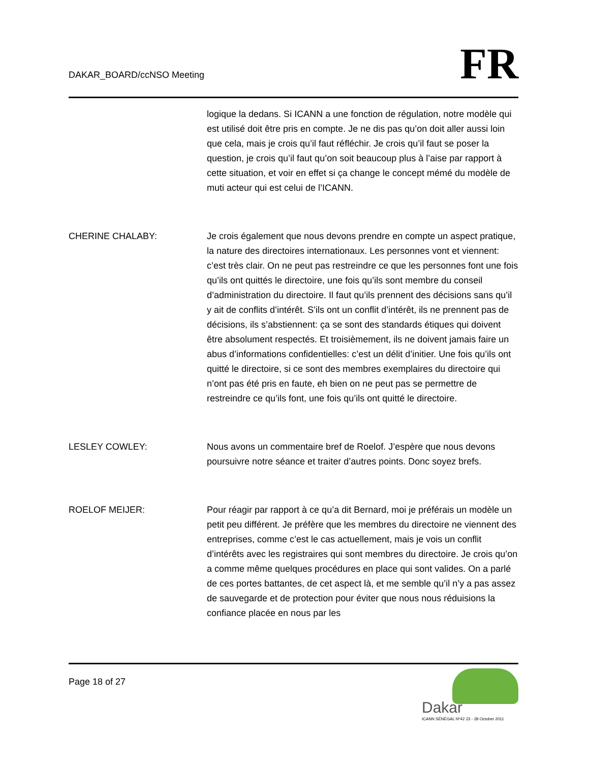DAKAR_BOARD/ccNSO Meeting
FR
logique la dedans. Si ICANN a une fonction de régulation, notre modèle qui est utilisé doit être pris en compte. Je ne dis pas qu’on doit aller aussi loin que cela, mais je crois qu’il faut réfléchir. Je crois qu’il faut se poser la question, je crois qu’il faut qu’on soit beaucoup plus à l’aise par rapport à cette situation, et voir en effet si ça change le concept mémé du modèle de muti acteur qui est celui de l’ICANN.
CHERINE CHALABY: Je crois également que nous devons prendre en compte un aspect pratique, la nature des directoires internationaux. Les personnes vont et viennent: c’est très clair. On ne peut pas restreindre ce que les personnes font une fois qu’ils ont quittés le directoire, une fois qu’ils sont membre du conseil d’administration du directoire. Il faut qu’ils prennent des décisions sans qu’il y ait de conflits d’intérêt. S’ils ont un conflit d’intérêt, ils ne prennent pas de décisions, ils s’abstiennent: ça se sont des standards étiques qui doivent être absolument respectés. Et troisièmement, ils ne doivent jamais faire un abus d’informations confidentielles: c’est un délit d’initier. Une fois qu’ils ont quitté le directoire, si ce sont des membres exemplaires du directoire qui n’ont pas été pris en faute, eh bien on ne peut pas se permettre de restreindre ce qu’ils font, une fois qu’ils ont quitté le directoire.
LESLEY COWLEY: Nous avons un commentaire bref de Roelof. J’espère que nous devons poursuivre notre séance et traiter d’autres points. Donc soyez brefs.
ROELOF MEIJER: Pour réagir par rapport à ce qu’a dit Bernard, moi je préférais un modèle un petit peu différent. Je préfère que les membres du directoire ne viennent des entreprises, comme c’est le cas actuellement, mais je vois un conflit d’intérêts avec les registraires qui sont membres du directoire. Je crois qu’on a comme même quelques procédures en place qui sont valides. On a parlé de ces portes battantes, de cet aspect là, et me semble qu’il n’y a pas assez de sauvegarde et de protection pour éviter que nous nous réduisions la confiance placée en nous par les
Page 18 of 27
Dakar
ICANN SÉNÉGAL Nº42 23 - 28 October 2011